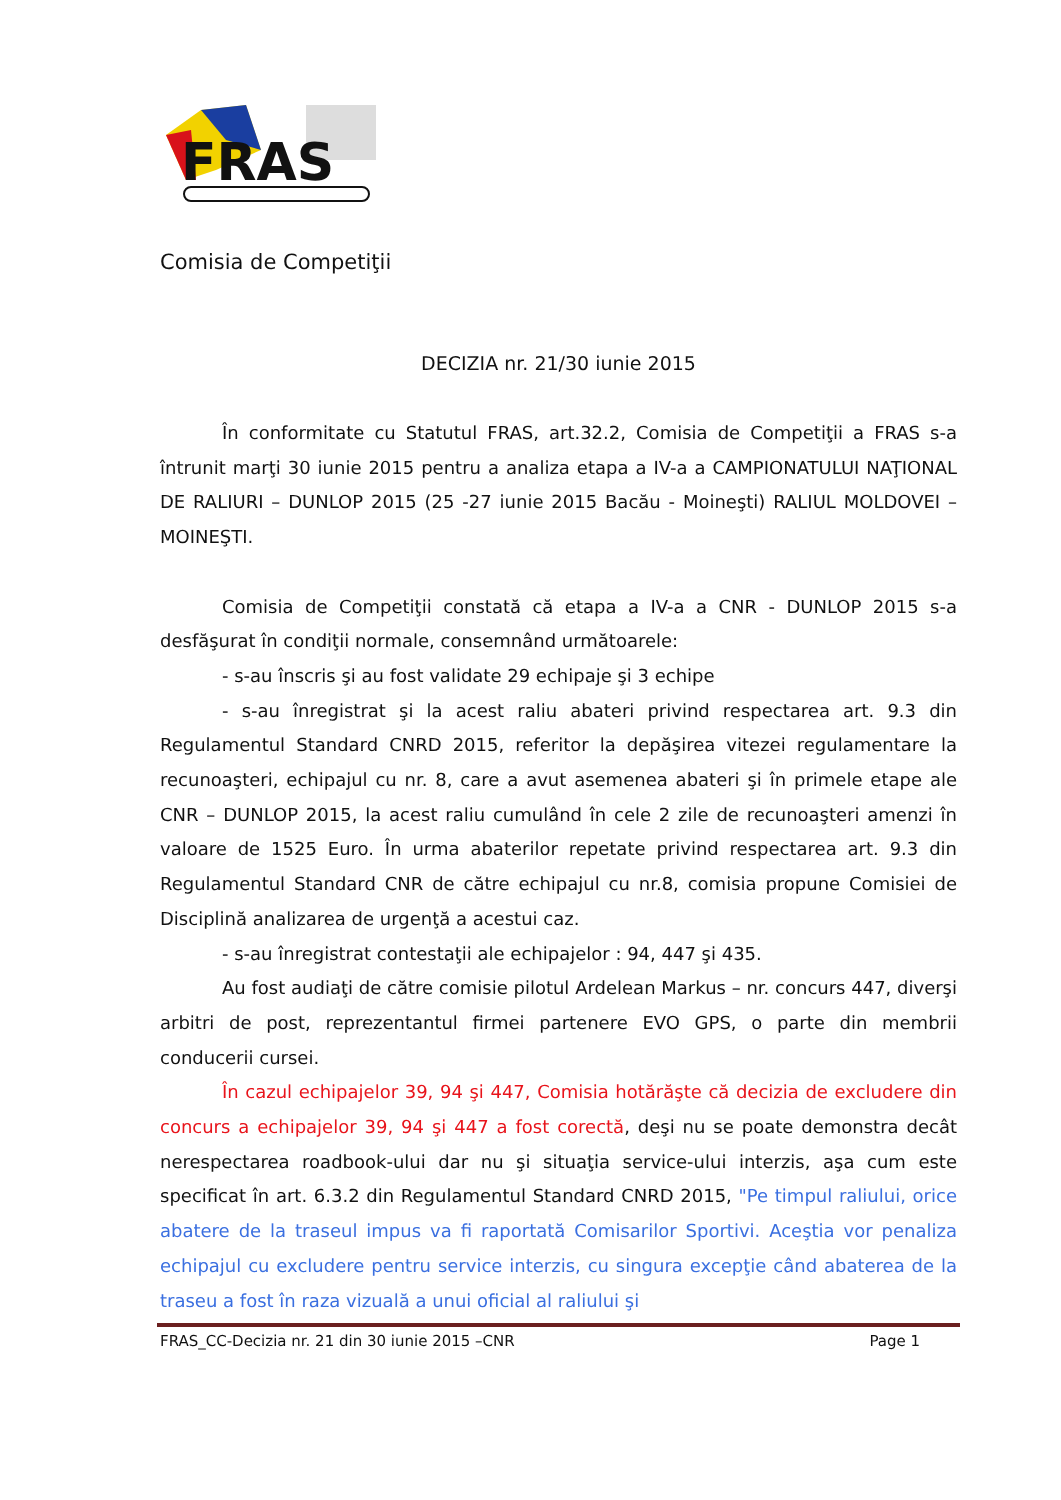FRAS
Comisia de Competiţii
DECIZIA nr. 21/30 iunie 2015
În conformitate cu Statutul FRAS, art.32.2, Comisia de Competiţii a FRAS s-a întrunit marţi 30 iunie 2015 pentru a analiza etapa a IV-a a CAMPIONATULUI NAŢIONAL DE RALIURI – DUNLOP 2015 (25 -27 iunie 2015 Bacău - Moineşti) RALIUL MOLDOVEI – MOINEŞTI.
Comisia de Competiţii constată că etapa a IV-a a CNR - DUNLOP 2015 s-a desfăşurat în condiţii normale, consemnând următoarele:
- s-au înscris şi au fost validate 29 echipaje şi 3 echipe
- s-au înregistrat şi la acest raliu abateri privind respectarea art. 9.3 din Regulamentul Standard CNRD 2015, referitor la depăşirea vitezei regulamentare la recunoaşteri, echipajul cu nr. 8, care a avut asemenea abateri şi în primele etape ale CNR – DUNLOP 2015, la acest raliu cumulând în cele 2 zile de recunoaşteri amenzi în valoare de 1525 Euro. În urma abaterilor repetate privind respectarea art. 9.3 din Regulamentul Standard CNR de către echipajul cu nr.8, comisia propune Comisiei de Disciplină analizarea de urgenţă a acestui caz.
- s-au înregistrat contestaţii ale echipajelor : 94, 447 şi 435.
Au fost audiaţi de către comisie pilotul Ardelean Markus – nr. concurs 447, diverşi arbitri de post, reprezentantul firmei partenere EVO GPS, o parte din membrii conducerii cursei.
În cazul echipajelor 39, 94 şi 447, Comisia hotărăşte că decizia de excludere din concurs a echipajelor 39, 94 şi 447 a fost corectă, deşi nu se poate demonstra decât nerespectarea roadbook-ului dar nu şi situaţia service-ului interzis, aşa cum este specificat în art. 6.3.2 din Regulamentul Standard CNRD 2015, "Pe timpul raliului, orice abatere de la traseul impus va fi raportată Comisarilor Sportivi. Aceştia vor penaliza echipajul cu excludere pentru service interzis, cu singura excepţie când abaterea de la traseu a fost în raza vizuală a unui oficial al raliului şi
FRAS_CC-Decizia nr. 21 din 30 iunie 2015 –CNR Page 1